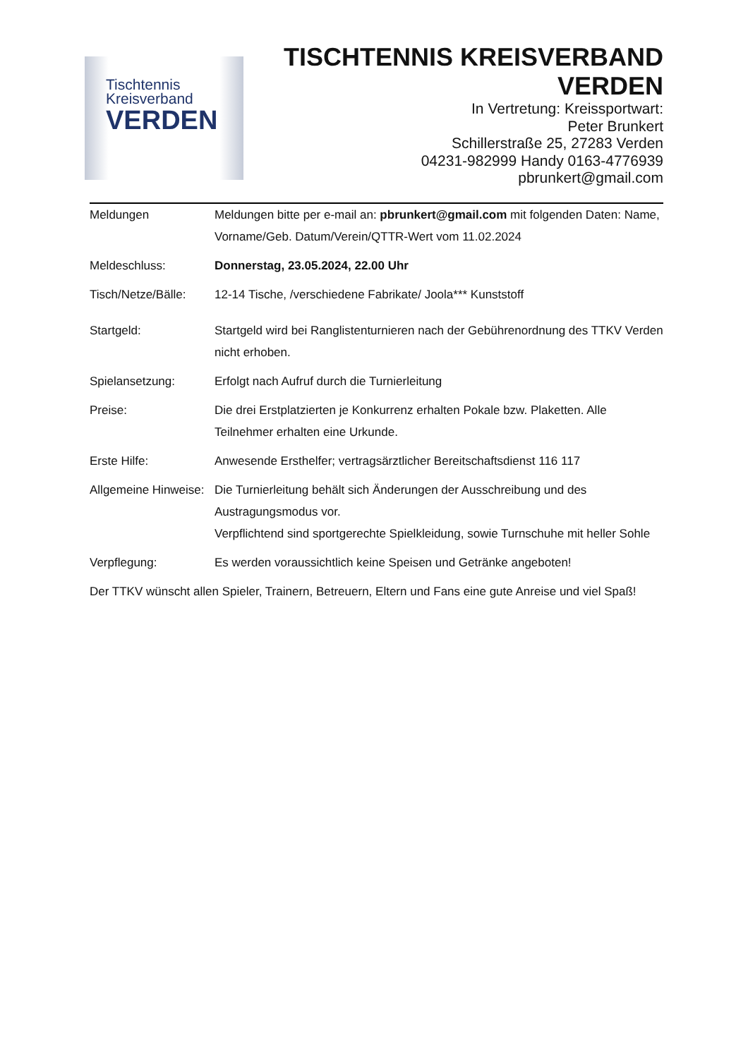Tischtennis
Kreisverband
VERDEN
TISCHTENNIS KREISVERBAND
VERDEN
In Vertretung: Kreissportwart:
Peter Brunkert
Schillerstraße 25, 27283 Verden
04231-982999 Handy 0163-4776939
pbrunkert@gmail.com
Meldungen Meldungen bitte per e-mail an: pbrunkert@gmail.com mit folgenden Daten: Name, Vorname/Geb. Datum/Verein/QTTR-Wert vom 11.02.2024
Meldeschluss: Donnerstag, 23.05.2024, 22.00 Uhr
Tisch/Netze/Bälle:
12-14 Tische, /verschiedene Fabrikate/ Joola*** Kunststoff
Startgeld: Startgeld wird bei Ranglistenturnieren nach der Gebührenordnung des TTKV Verden nicht erhoben.
Spielansetzung: Erfolgt nach Aufruf durch die Turnierleitung
Preise: Die drei Erstplatzierten je Konkurrenz erhalten Pokale bzw. Plaketten. Alle Teilnehmer erhalten eine Urkunde.
Erste Hilfe: Anwesende Ersthelfer; vertragsärztlicher Bereitschaftsdienst 116 117
Allgemeine Hinweise:
Die Turnierleitung behält sich Änderungen der Ausschreibung und des Austragungsmodus vor.
Verpflichtend sind sportgerechte Spielkleidung, sowie Turnschuhe mit heller Sohle
Verpflegung: Es werden voraussichtlich keine Speisen und Getränke angeboten!
Der TTKV wünscht allen Spieler, Trainern, Betreuern, Eltern und Fans eine gute Anreise und viel Spaß!